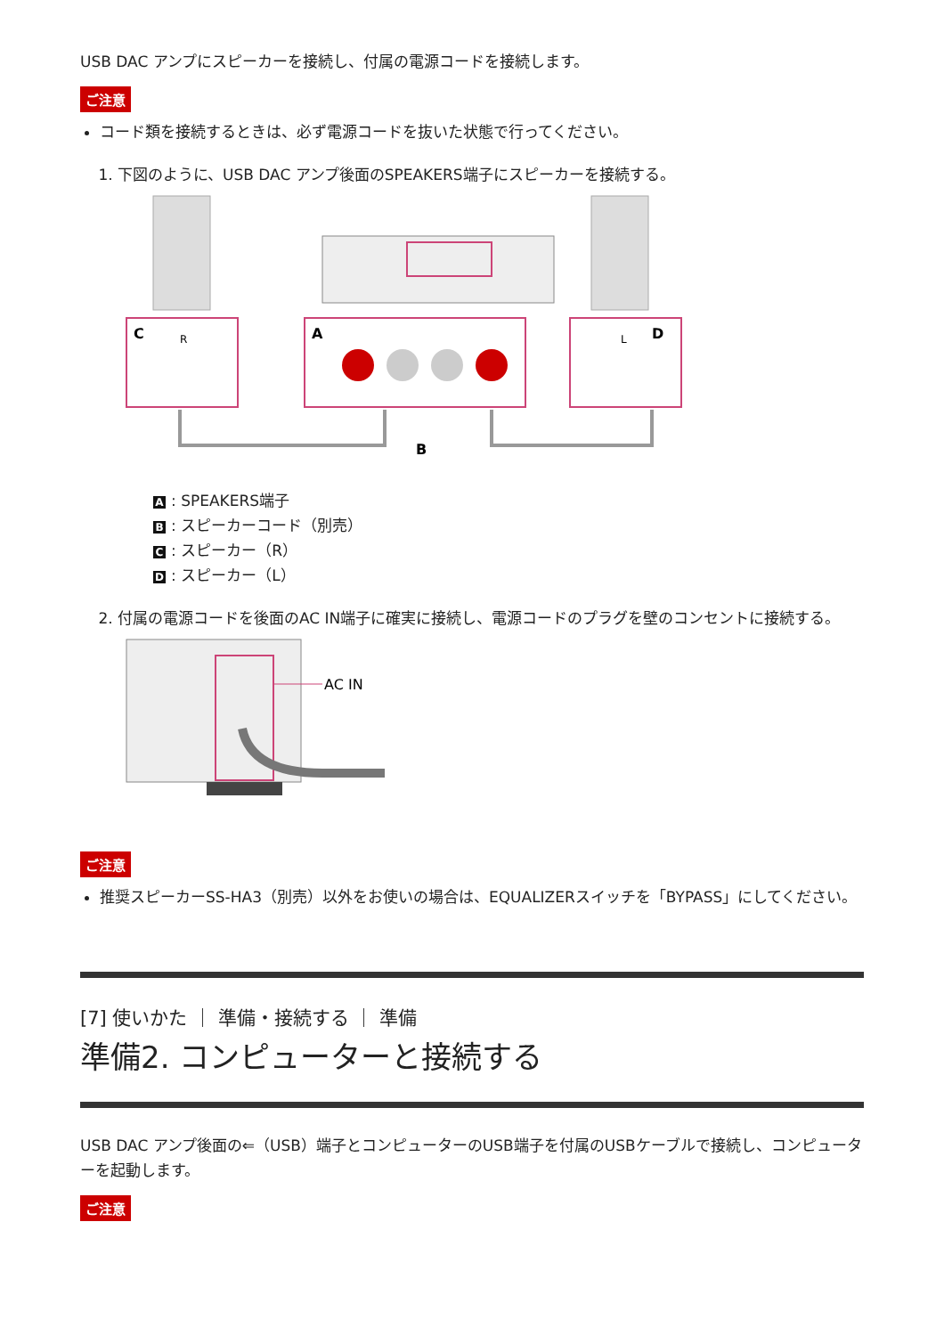USB DAC アンプにスピーカーを接続し、付属の電源コードを接続します。
ご注意
コード類を接続するときは、必ず電源コードを抜いた状態で行ってください。
1. 下図のように、USB DAC アンプ後面のSPEAKERS端子にスピーカーを接続する。
C
R
A
D
L
B
A: SPEAKERS端子
B: スピーカーコード（別売）
C: スピーカー（R）
D: スピーカー（L）
2. 付属の電源コードを後面のAC IN端子に確実に接続し、電源コードのプラグを壁のコンセントに接続する。
AC IN
ご注意
推奨スピーカーSS-HA3（別売）以外をお使いの場合は、EQUALIZERスイッチを「BYPASS」にしてください。
[7] 使いかた ｜ 準備・接続する ｜ 準備
準備2. コンピューターと接続する
USB DAC アンプ後面の⇐（USB）端子とコンピューターのUSB端子を付属のUSBケーブルで接続し、コンピューターを起動します。
ご注意